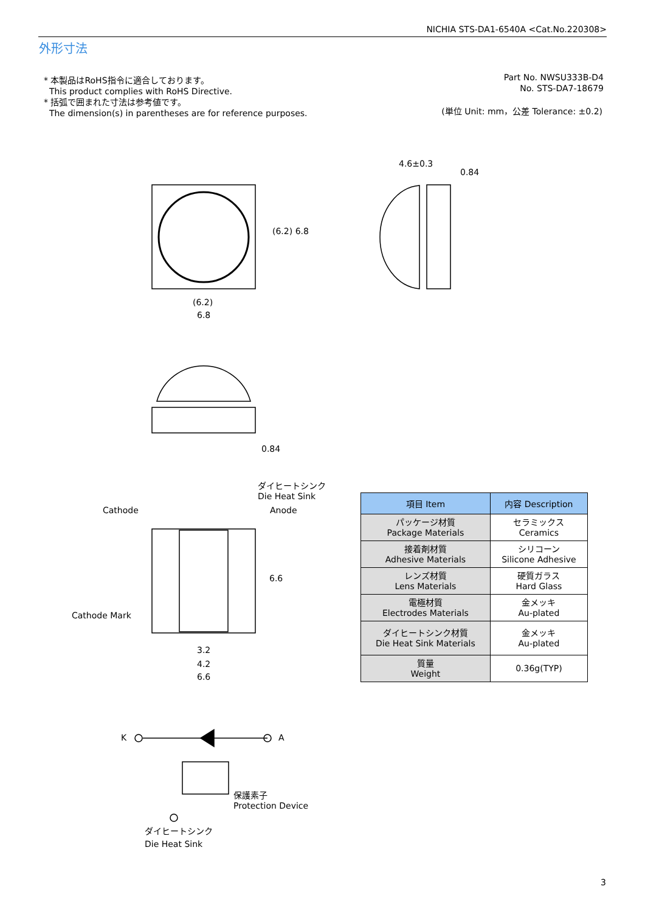NICHIA STS-DA1-6540A <Cat.No.220308>
外形寸法
* 本製品はRoHS指令に適合しております。
This product complies with RoHS Directive.
* 括弧で囲まれた寸法は参考値です。
The dimension(s) in parentheses are for reference purposes.
Part No. NWSU333B-D4
No. STS-DA7-18679
(単位 Unit: mm，公差 Tolerance: ±0.2)
(6.2)
6.8
4.6±0.3
0.84
(6.2) 6.8
0.84
ダイヒートシンク
Die Heat Sink
Cathode Anode
Cathode Mark
6.6
3.2
4.2
6.6
K A
保護素子
Protection Device
ダイヒートシンク
Die Heat Sink
| 項目 Item | 内容 Description |
| --- | --- |
| パッケージ材質 Package Materials | セラミックス Ceramics |
| 接着剤材質 Adhesive Materials | シリコーン Silicone Adhesive |
| レンズ材質 Lens Materials | 硬質ガラス Hard Glass |
| 電極材質 Electrodes Materials | 金メッキ Au-plated |
| ダイヒートシンク材質 Die Heat Sink Materials | 金メッキ Au-plated |
| 質量 Weight | 0.36g(TYP) |
3